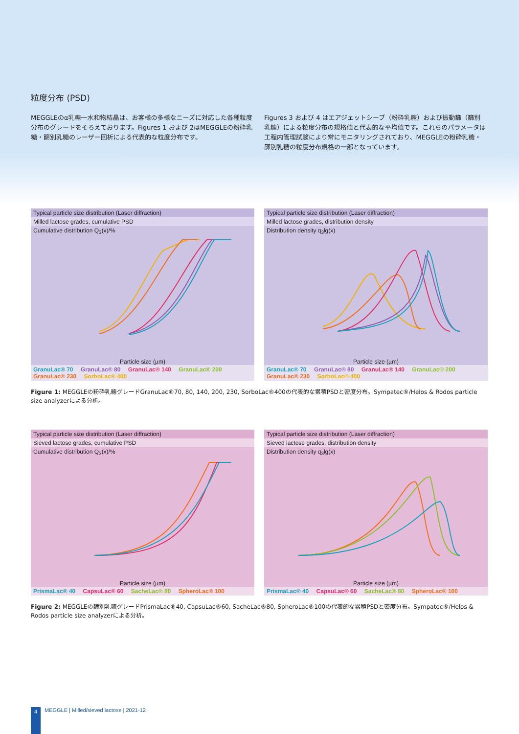粒度分布 (PSD)
MEGGLEのα乳糖一水和物結晶は、お客様の多様なニーズに対応した各種粒度分布のグレードをそろえております。Figures 1 および 2はMEGGLEの粉砕乳糖・篩別乳糖のレーザー回析による代表的な粒度分布です。
Figures 3 および 4 はエアジェットシーブ（粉砕乳糖）および振動篩（篩別乳糖）による粒度分布の規格値と代表的な平均値です。これらのパラメータは工程内管理試験により常にモニタリングされており、MEGGLEの粉砕乳糖・篩別乳糖の粒度分布規格の一部となっています。
Typical particle size distribution (Laser diffraction)
Milled lactose grades, cumulative PSD
Cumulative distribution Q<sub>3</sub>(x)/%
Particle size (µm)
GranuLac® 70 GranuLac® 80 GranuLac® 140 GranuLac® 200 GranuLac® 230 SorboLac® 400
Typical particle size distribution (Laser diffraction)
Milled lactose grades, distribution density
Distribution density q<sub>3</sub>lg(x)
Particle size (µm)
GranuLac® 70 GranuLac® 80 GranuLac® 140 GranuLac® 200 GranuLac® 230 SorboLac® 400
Figure 1: MEGGLEの粉砕乳糖グレードGranuLac®70, 80, 140, 200, 230, SorboLac®400の代表的な累積PSDと密度分布。Sympatec®/Helos & Rodos particle size analyzerによる分析。
Typical particle size distribution (Laser diffraction)
Sieved lactose grades, cumulative PSD
Cumulative distribution Q<sub>3</sub>(x)/%
Particle size (µm)
PrismaLac® 40 CapsuLac® 60 SacheLac® 80 SpheroLac® 100
Typical particle size distribution (Laser diffraction)
Sieved lactose grades, distribution density
Distribution density q<sub>3</sub>lg(x)
Particle size (µm)
PrismaLac® 40 CapsuLac® 60 SacheLac® 80 SpheroLac® 100
Figure 2: MEGGLEの篩別乳糖グレードPrismaLac®40, CapsuLac®60, SacheLac®80, SpheroLac®100の代表的な累積PSDと密度分布。Sympatec®/Helos & Rodos particle size analyzerによる分析。
4 MEGGLE | Milled/sieved lactose | 2021-12